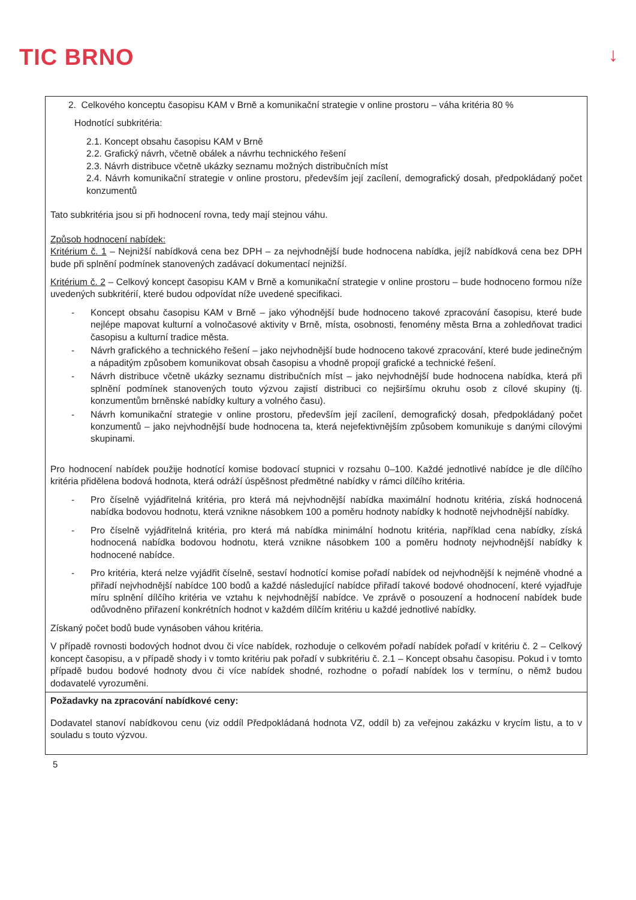TIC BRNO
↓
| 2. Celkového konceptu časopisu KAM v Brně a komunikační strategie v online prostoru – váha kritéria 80 % Hodnotící subkritéria: 2.1. Koncept obsahu časopisu KAM v Brně 2.2. Grafický návrh, včetně obálek a návrhu technického řešení 2.3. Návrh distribuce včetně ukázky seznamu možných distribučních míst 2.4. Návrh komunikační strategie v online prostoru, především její zacílení, demografický dosah, předpokládaný počet konzumentů Tato subkritéria jsou si při hodnocení rovna, tedy mají stejnou váhu. Způsob hodnocení nabídek: Kritérium č. 1 – Nejnižší nabídková cena bez DPH – za nejvhodnější bude hodnocena nabídka, jejíž nabídková cena bez DPH bude při splnění podmínek stanovených zadávací dokumentací nejnižší. Kritérium č. 2 – Celkový koncept časopisu KAM v Brně a komunikační strategie v online prostoru – bude hodnoceno formou níže uvedených subkritérií, které budou odpovídat níže uvedené specifikaci. - Koncept obsahu časopisu KAM v Brně – jako výhodnější bude hodnoceno takové zpracování časopisu, které bude nejlépe mapovat kulturní a volnočasové aktivity v Brně, místa, osobnosti, fenomény města Brna a zohledňovat tradici časopisu a kulturní tradice města. - Návrh grafického a technického řešení – jako nejvhodnější bude hodnoceno takové zpracování, které bude jedinečným a nápaditým způsobem komunikovat obsah časopisu a vhodně propojí grafické a technické řešení. - Návrh distribuce včetně ukázky seznamu distribučních míst – jako nejvhodnější bude hodnocena nabídka, která při splnění podmínek stanovených touto výzvou zajistí distribuci co nejširšímu okruhu osob z cílové skupiny (tj. konzumentům brněnské nabídky kultury a volného času). - Návrh komunikační strategie v online prostoru, především její zacílení, demografický dosah, předpokládaný počet konzumentů – jako nejvhodnější bude hodnocena ta, která nejefektivnějším způsobem komunikuje s danými cílovými skupinami. Pro hodnocení nabídek použije hodnotící komise bodovací stupnici v rozsahu 0–100. Každé jednotlivé nabídce je dle dílčího kritéria přidělena bodová hodnota, která odráží úspěšnost předmětné nabídky v rámci dílčího kritéria. - Pro číselně vyjádřitelná kritéria, pro která má nejvhodnější nabídka maximální hodnotu kritéria, získá hodnocená nabídka bodovou hodnotu, která vznikne násobkem 100 a poměru hodnoty nabídky k hodnotě nejvhodnější nabídky. - Pro číselně vyjádřitelná kritéria, pro která má nabídka minimální hodnotu kritéria, například cena nabídky, získá hodnocená nabídka bodovou hodnotu, která vznikne násobkem 100 a poměru hodnoty nejvhodnější nabídky k hodnocené nabídce. - Pro kritéria, která nelze vyjádřit číselně, sestaví hodnotící komise pořadí nabídek od nejvhodnější k nejméně vhodné a přiřadí nejvhodnější nabídce 100 bodů a každé následující nabídce přiřadí takové bodové ohodnocení, které vyjadřuje míru splnění dílčího kritéria ve vztahu k nejvhodnější nabídce. Ve zprávě o posouzení a hodnocení nabídek bude odůvodněno přiřazení konkrétních hodnot v každém dílčím kritériu u každé jednotlivé nabídky. Získaný počet bodů bude vynásoben váhou kritéria. V případě rovnosti bodových hodnot dvou či více nabídek, rozhoduje o celkovém pořadí nabídek pořadí v kritériu č. 2 – Celkový koncept časopisu, a v případě shody i v tomto kritériu pak pořadí v subkritériu č. 2.1 – Koncept obsahu časopisu. Pokud i v tomto případě budou bodové hodnoty dvou či více nabídek shodné, rozhodne o pořadí nabídek los v termínu, o němž budou dodavatelé vyrozuměni. |
| Požadavky na zpracování nabídkové ceny: Dodavatel stanoví nabídkovou cenu (viz oddíl Předpokládaná hodnota VZ, oddíl b) za veřejnou zakázku v krycím listu, a to v souladu s touto výzvou. |
5